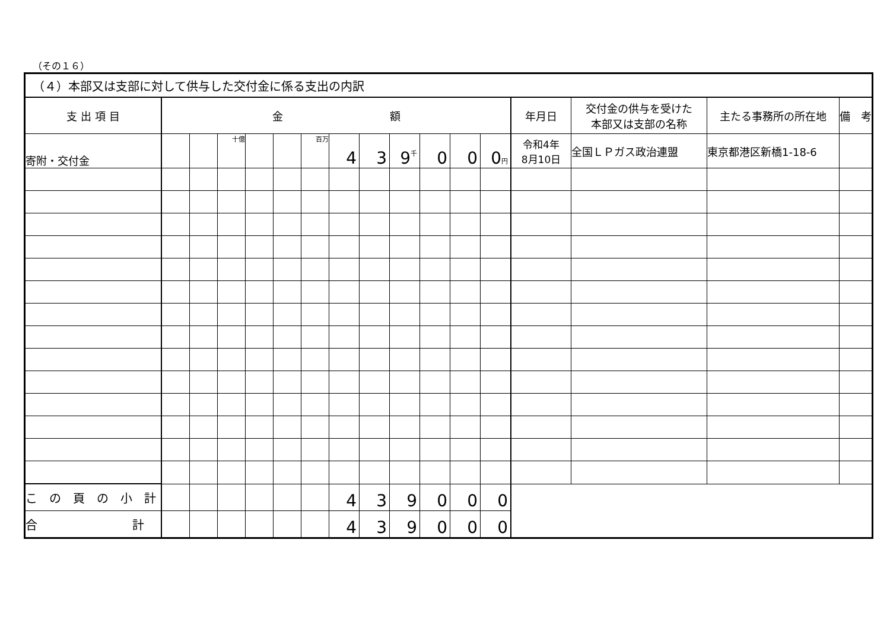（その１６）
| （４）本部又は支部に対して供与した交付金に係る支出の内訳 | | | | | | | | | | | | | | | | |
| 支 出 項 目 | 金 額 | | | | | | | | | | | | 年月日 | 交付金の供与を受けた 本部又は支部の名称 | 主たる事務所の所在地 | 備 考 |
| 寄附・交付金 | | | 十億 | | | 百万 | 4 | 3 | 9 千 | 0 | 0 | 0 円 | 令和4年 8月10日 | 全国ＬＰガス政治連盟 | 東京都港区新橋1-18-6 | |
| こ の 頁 の 小 計 | | | | | | | 4 | 3 | 9 | 0 | 0 | 0 | | | | |
| 合 計 | | | | | | | 4 | 3 | 9 | 0 | 0 | 0 | | | | |